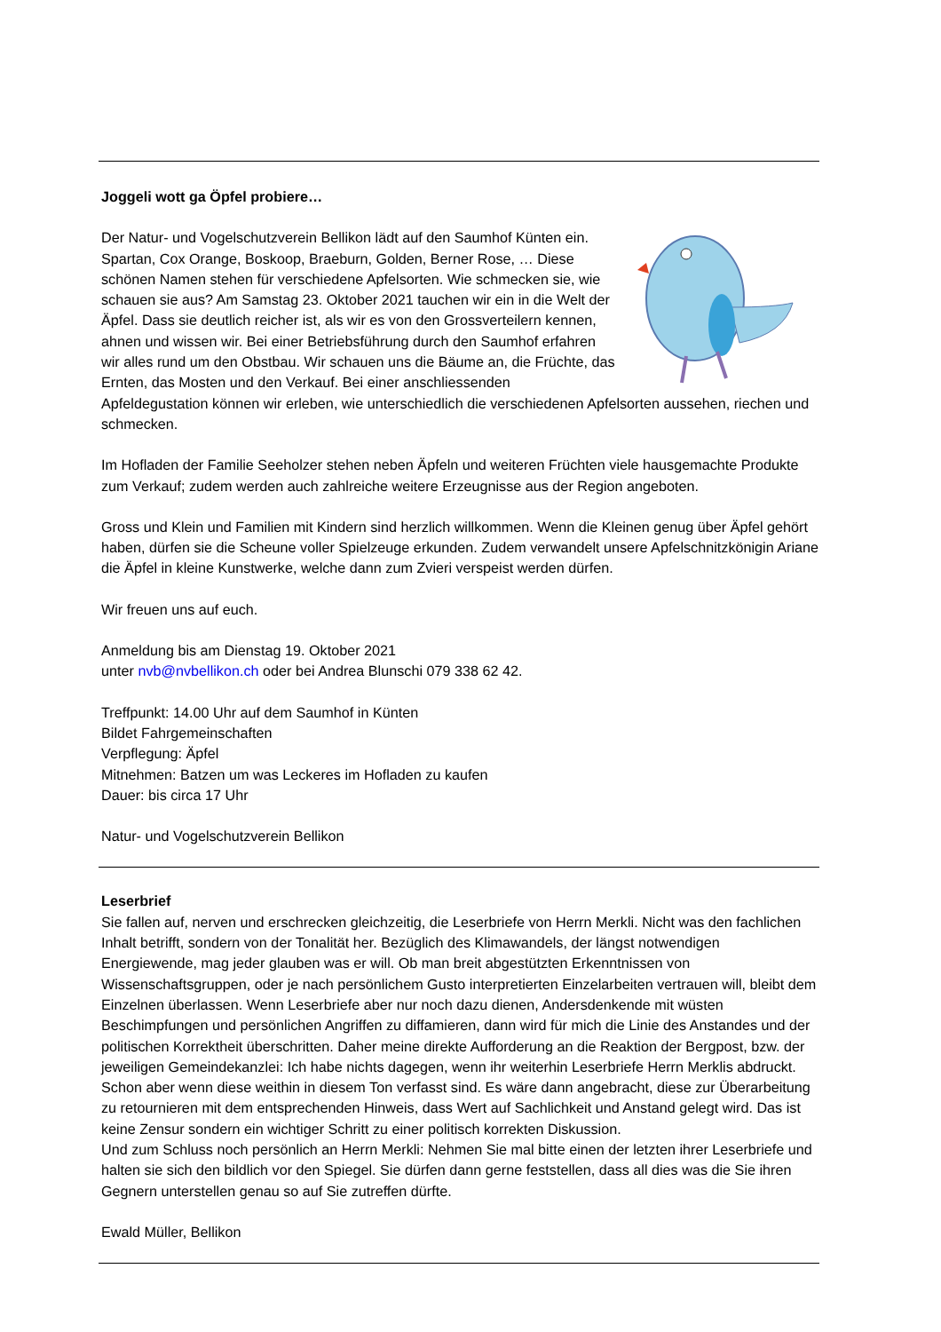Joggeli wott ga Öpfel probiere…
Der Natur- und Vogelschutzverein Bellikon lädt auf den Saumhof Künten ein. Spartan, Cox Orange, Boskoop, Braeburn, Golden, Berner Rose, … Diese schönen Namen stehen für verschiedene Apfelsorten. Wie schmecken sie, wie schauen sie aus? Am Samstag 23. Oktober 2021 tauchen wir ein in die Welt der Äpfel. Dass sie deutlich reicher ist, als wir es von den Grossverteilern kennen, ahnen und wissen wir. Bei einer Betriebsführung durch den Saumhof erfahren wir alles rund um den Obstbau. Wir schauen uns die Bäume an, die Früchte, das Ernten, das Mosten und den Verkauf. Bei einer anschliessenden Apfeldegustation können wir erleben, wie unterschiedlich die verschiedenen Apfelsorten aussehen, riechen und schmecken.
Im Hofladen der Familie Seeholzer stehen neben Äpfeln und weiteren Früchten viele hausgemachte Produkte zum Verkauf; zudem werden auch zahlreiche weitere Erzeugnisse aus der Region angeboten.
Gross und Klein und Familien mit Kindern sind herzlich willkommen. Wenn die Kleinen genug über Äpfel gehört haben, dürfen sie die Scheune voller Spielzeuge erkunden. Zudem verwandelt unsere Apfelschnitzkönigin Ariane die Äpfel in kleine Kunstwerke, welche dann zum Zvieri verspeist werden dürfen.
Wir freuen uns auf euch.
Anmeldung bis am Dienstag 19. Oktober 2021
unter nvb@nvbellikon.ch oder bei Andrea Blunschi 079 338 62 42.
Treffpunkt: 14.00 Uhr auf dem Saumhof in Künten
Bildet Fahrgemeinschaften
Verpflegung: Äpfel
Mitnehmen: Batzen um was Leckeres im Hofladen zu kaufen
Dauer: bis circa 17 Uhr
Natur- und Vogelschutzverein Bellikon
Leserbrief
Sie fallen auf, nerven und erschrecken gleichzeitig, die Leserbriefe von Herrn Merkli. Nicht was den fachlichen Inhalt betrifft, sondern von der Tonalität her. Bezüglich des Klimawandels, der längst notwendigen Energiewende, mag jeder glauben was er will. Ob man breit abgestützten Erkenntnissen von Wissenschaftsgruppen, oder je nach persönlichem Gusto interpretierten Einzelarbeiten vertrauen will, bleibt dem Einzelnen überlassen. Wenn Leserbriefe aber nur noch dazu dienen, Andersdenkende mit wüsten Beschimpfungen und persönlichen Angriffen zu diffamieren, dann wird für mich die Linie des Anstandes und der politischen Korrektheit überschritten. Daher meine direkte Aufforderung an die Reaktion der Bergpost, bzw. der jeweiligen Gemeindekanzlei: Ich habe nichts dagegen, wenn ihr weiterhin Leserbriefe Herrn Merklis abdruckt. Schon aber wenn diese weithin in diesem Ton verfasst sind. Es wäre dann angebracht, diese zur Überarbeitung zu retournieren mit dem entsprechenden Hinweis, dass Wert auf Sachlichkeit und Anstand gelegt wird. Das ist keine Zensur sondern ein wichtiger Schritt zu einer politisch korrekten Diskussion.
Und zum Schluss noch persönlich an Herrn Merkli: Nehmen Sie mal bitte einen der letzten ihrer Leserbriefe und halten sie sich den bildlich vor den Spiegel. Sie dürfen dann gerne feststellen, dass all dies was die Sie ihren Gegnern unterstellen genau so auf Sie zutreffen dürfte.
Ewald Müller, Bellikon